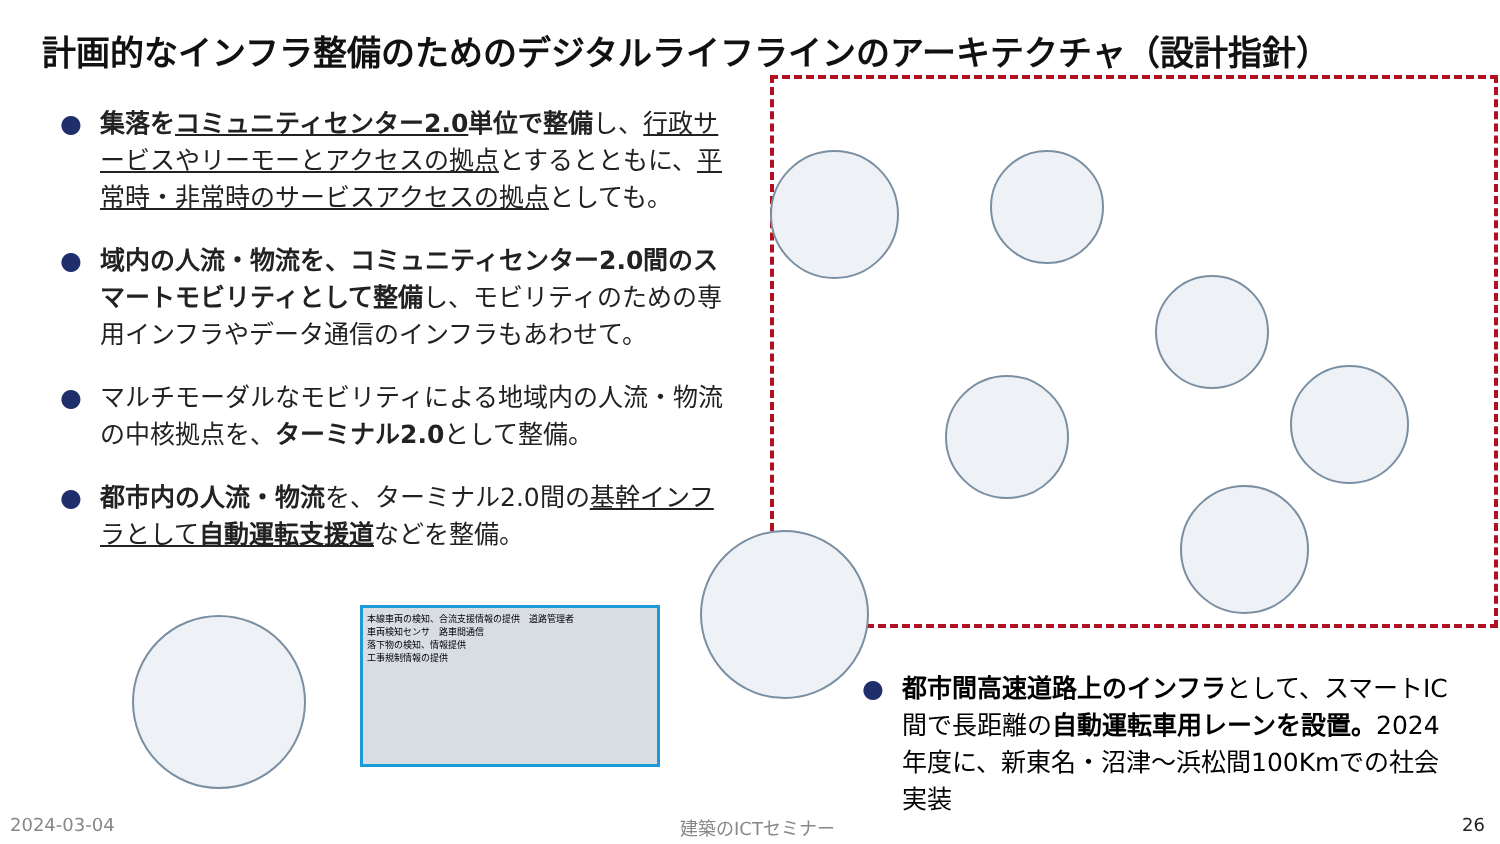計画的なインフラ整備のためのデジタルライフラインのアーキテクチャ（設計指針）
● 集落をコミュニティセンター2.0単位で整備し、行政サービスやリーモーとアクセスの拠点とするとともに、平常時・非常時のサービスアクセスの拠点としても。
● 域内の人流・物流を、コミュニティセンター2.0間のスマートモビリティとして整備し、モビリティのための専用インフラやデータ通信のインフラもあわせて。
● マルチモーダルなモビリティによる地域内の人流・物流の中核拠点を、ターミナル2.0として整備。
● 都市内の人流・物流を、ターミナル2.0間の基幹インフラとして自動運転支援道などを整備。
本線車両の検知、合流支援情報の提供　道路管理者
車両検知センサ　路車間通信
落下物の検知、情報提供
工事規制情報の提供
● 都市間高速道路上のインフラとして、スマートIC間で長距離の自動運転車用レーンを設置。2024年度に、新東名・沼津～浜松間100Kmでの社会実装
2024-03-04 建築のICTセミナー 26